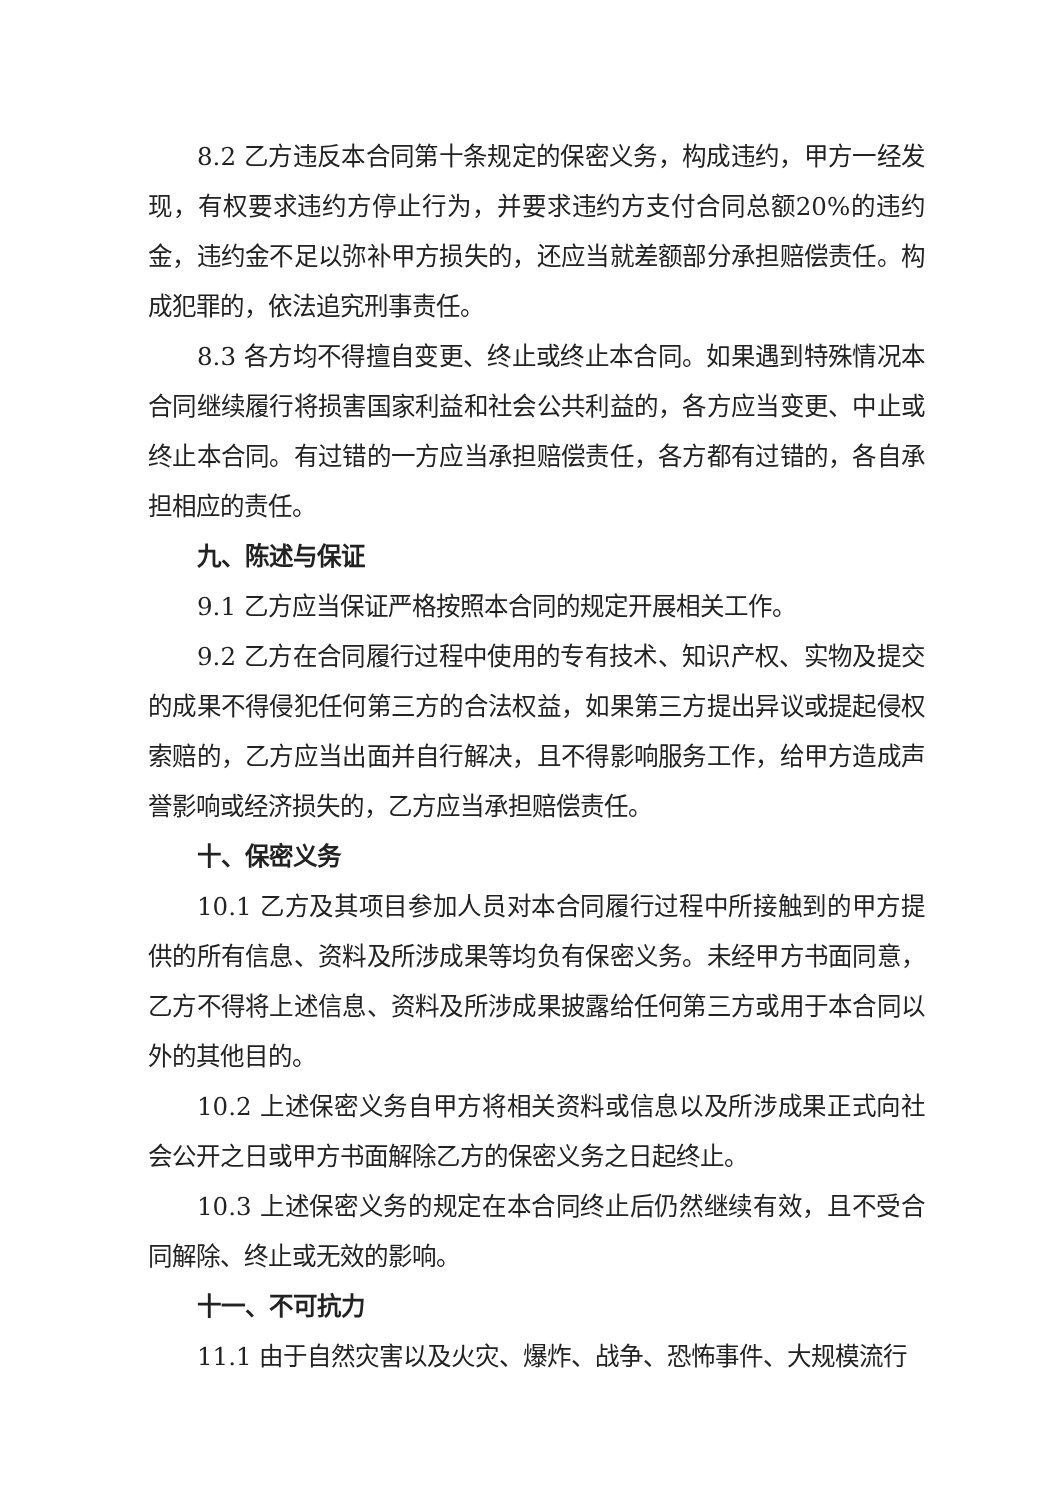8.2 乙方违反本合同第十条规定的保密义务，构成违约，甲方一经发现，有权要求违约方停止行为，并要求违约方支付合同总额20%的违约金，违约金不足以弥补甲方损失的，还应当就差额部分承担赔偿责任。构成犯罪的，依法追究刑事责任。
8.3 各方均不得擅自变更、终止或终止本合同。如果遇到特殊情况本合同继续履行将损害国家利益和社会公共利益的，各方应当变更、中止或终止本合同。有过错的一方应当承担赔偿责任，各方都有过错的，各自承担相应的责任。
九、陈述与保证
9.1 乙方应当保证严格按照本合同的规定开展相关工作。
9.2 乙方在合同履行过程中使用的专有技术、知识产权、实物及提交的成果不得侵犯任何第三方的合法权益，如果第三方提出异议或提起侵权索赔的，乙方应当出面并自行解决，且不得影响服务工作，给甲方造成声誉影响或经济损失的，乙方应当承担赔偿责任。
十、保密义务
10.1 乙方及其项目参加人员对本合同履行过程中所接触到的甲方提供的所有信息、资料及所涉成果等均负有保密义务。未经甲方书面同意，乙方不得将上述信息、资料及所涉成果披露给任何第三方或用于本合同以外的其他目的。
10.2 上述保密义务自甲方将相关资料或信息以及所涉成果正式向社会公开之日或甲方书面解除乙方的保密义务之日起终止。
10.3 上述保密义务的规定在本合同终止后仍然继续有效，且不受合同解除、终止或无效的影响。
十一、不可抗力
11.1 由于自然灾害以及火灾、爆炸、战争、恐怖事件、大规模流行